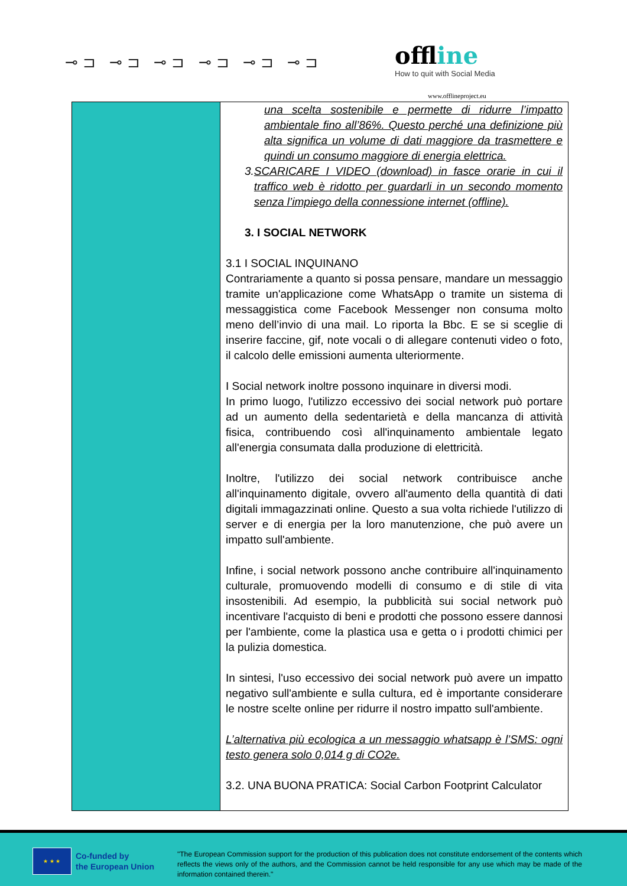⊸⊐ ⊸⊐ ⊸⊐ ⊸⊐ ⊸⊐ ⊸⊐
offline
How to quit with Social Media
www.offlineproject.eu
| | una scelta sostenibile e permette di ridurre l’impatto ambientale fino all’86%. Questo perché una definizione più alta significa un volume di dati maggiore da trasmettere e quindi un consumo maggiore di energia elettrica. 3. SCARICARE I VIDEO (download) in fasce orarie in cui il traffico web è ridotto per guardarli in un secondo momento senza l’impiego della connessione internet (offline). 3. I SOCIAL NETWORK 3.1 I SOCIAL INQUINANO Contrariamente a quanto si possa pensare, mandare un messaggio tramite un'applicazione come WhatsApp o tramite un sistema di messaggistica come Facebook Messenger non consuma molto meno dell’invio di una mail. Lo riporta la Bbc. E se si sceglie di inserire faccine, gif, note vocali o di allegare contenuti video o foto, il calcolo delle emissioni aumenta ulteriormente. I Social network inoltre possono inquinare in diversi modi. In primo luogo, l'utilizzo eccessivo dei social network può portare ad un aumento della sedentarietà e della mancanza di attività fisica, contribuendo così all'inquinamento ambientale legato all'energia consumata dalla produzione di elettricità. Inoltre, l'utilizzo dei social network contribuisce anche all'inquinamento digitale, ovvero all'aumento della quantità di dati digitali immagazzinati online. Questo a sua volta richiede l'utilizzo di server e di energia per la loro manutenzione, che può avere un impatto sull'ambiente. Infine, i social network possono anche contribuire all'inquinamento culturale, promuovendo modelli di consumo e di stile di vita insostenibili. Ad esempio, la pubblicità sui social network può incentivare l'acquisto di beni e prodotti che possono essere dannosi per l'ambiente, come la plastica usa e getta o i prodotti chimici per la pulizia domestica. In sintesi, l'uso eccessivo dei social network può avere un impatto negativo sull'ambiente e sulla cultura, ed è importante considerare le nostre scelte online per ridurre il nostro impatto sull'ambiente. L’alternativa più ecologica a un messaggio whatsapp è l’SMS: ogni testo genera solo 0,014 g di CO2e. 3.2. UNA BUONA PRATICA: Social Carbon Footprint Calculator |
★ ★ ★
Co-funded by
the European Union
"The European Commission support for the production of this publication does not constitute endorsement of the contents which reflects the views only of the authors, and the Commission cannot be held responsible for any use which may be made of the information contained therein."